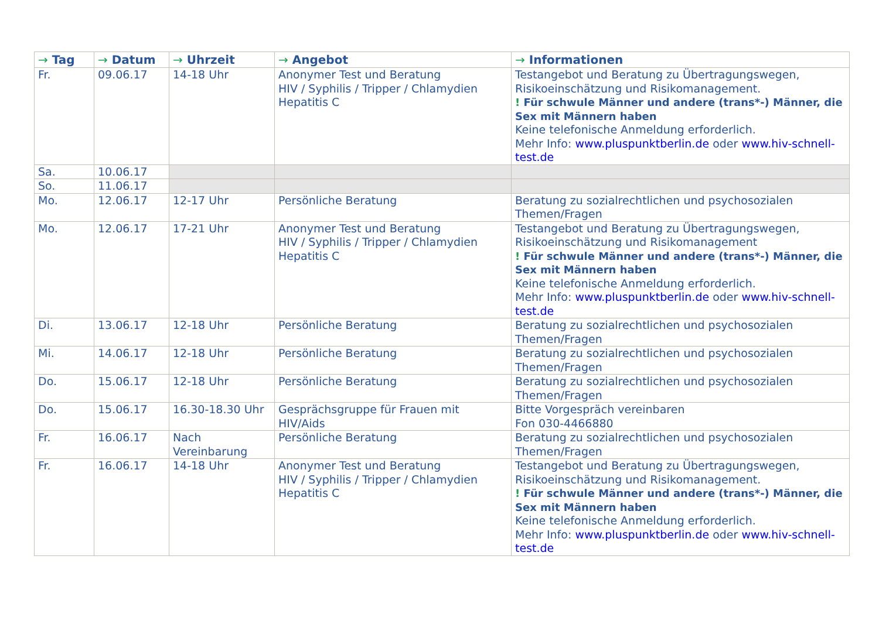| → Tag | → Datum | → Uhrzeit | → Angebot | → Informationen |
| --- | --- | --- | --- | --- |
| Fr. | 09.06.17 | 14-18 Uhr | Anonymer Test und Beratung HIV / Syphilis / Tripper / Chlamydien Hepatitis C | Testangebot und Beratung zu Übertragungswegen, Risikoeinschätzung und Risikomanagement. ! Für schwule Männer und andere (trans*-) Männer, die Sex mit Männern haben Keine telefonische Anmeldung erforderlich. Mehr Info: www.pluspunktberlin.de oder www.hiv-schnell-test.de |
| Sa. | 10.06.17 | | | |
| So. | 11.06.17 | | | |
| Mo. | 12.06.17 | 12-17 Uhr | Persönliche Beratung | Beratung zu sozialrechtlichen und psychosozialen Themen/Fragen |
| Mo. | 12.06.17 | 17-21 Uhr | Anonymer Test und Beratung HIV / Syphilis / Tripper / Chlamydien Hepatitis C | Testangebot und Beratung zu Übertragungswegen, Risikoeinschätzung und Risikomanagement ! Für schwule Männer und andere (trans*-) Männer, die Sex mit Männern haben Keine telefonische Anmeldung erforderlich. Mehr Info: www.pluspunktberlin.de oder www.hiv-schnell-test.de |
| Di. | 13.06.17 | 12-18 Uhr | Persönliche Beratung | Beratung zu sozialrechtlichen und psychosozialen Themen/Fragen |
| Mi. | 14.06.17 | 12-18 Uhr | Persönliche Beratung | Beratung zu sozialrechtlichen und psychosozialen Themen/Fragen |
| Do. | 15.06.17 | 12-18 Uhr | Persönliche Beratung | Beratung zu sozialrechtlichen und psychosozialen Themen/Fragen |
| Do. | 15.06.17 | 16.30-18.30 Uhr | Gesprächsgruppe für Frauen mit HIV/Aids | Bitte Vorgespräch vereinbaren Fon 030-4466880 |
| Fr. | 16.06.17 | Nach Vereinbarung | Persönliche Beratung | Beratung zu sozialrechtlichen und psychosozialen Themen/Fragen |
| Fr. | 16.06.17 | 14-18 Uhr | Anonymer Test und Beratung HIV / Syphilis / Tripper / Chlamydien Hepatitis C | Testangebot und Beratung zu Übertragungswegen, Risikoeinschätzung und Risikomanagement. ! Für schwule Männer und andere (trans*-) Männer, die Sex mit Männern haben Keine telefonische Anmeldung erforderlich. Mehr Info: www.pluspunktberlin.de oder www.hiv-schnell-test.de |